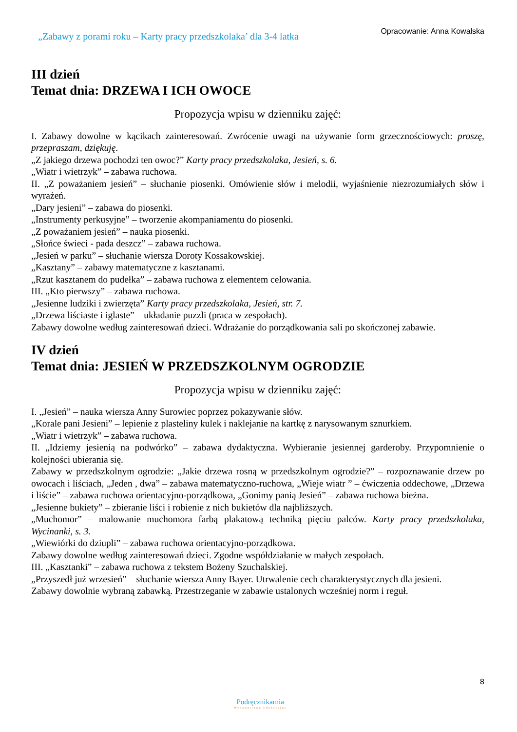„Zabawy z porami roku – Karty pracy przedszkolaka’ dla 3-4 latka
Opracowanie: Anna Kowalska
III dzień
Temat dnia: DRZEWA I ICH OWOCE
Propozycja wpisu w dzienniku zajęć:
I. Zabawy dowolne w kącikach zainteresowań. Zwrócenie uwagi na używanie form grzecznościowych: proszę, przepraszam, dziękuję.
„Z jakiego drzewa pochodzi ten owoc?” Karty pracy przedszkolaka, Jesień, s. 6.
„Wiatr i wietrzyk” – zabawa ruchowa.
II. „Z poważaniem jesień” – słuchanie piosenki. Omówienie słów i melodii, wyjaśnienie niezrozumiałych słów i wyrażeń.
„Dary jesieni” – zabawa do piosenki.
„Instrumenty perkusyjne” – tworzenie akompaniamentu do piosenki.
„Z poważaniem jesień” – nauka piosenki.
„Słońce świeci - pada deszcz” – zabawa ruchowa.
„Jesień w parku” – słuchanie wiersza Doroty Kossakowskiej.
„Kasztany” – zabawy matematyczne z kasztanami.
„Rzut kasztanem do pudełka” – zabawa ruchowa z elementem celowania.
III. „Kto pierwszy” – zabawa ruchowa.
„Jesienne ludziki i zwierzęta” Karty pracy przedszkolaka, Jesień, str. 7.
„Drzewa liściaste i iglaste” – układanie puzzli (praca w zespołach).
Zabawy dowolne według zainteresowań dzieci. Wdrażanie do porządkowania sali po skończonej zabawie.
IV dzień
Temat dnia: JESIEŃ W PRZEDSZKOLNYM OGRODZIE
Propozycja wpisu w dzienniku zajęć:
I. „Jesień” – nauka wiersza Anny Surowiec poprzez pokazywanie słów.
„Korale pani Jesieni” – lepienie z plasteliny kulek i naklejanie na kartkę z narysowanym sznurkiem.
„Wiatr i wietrzyk” – zabawa ruchowa.
II. „Idziemy jesienią na podwórko” – zabawa dydaktyczna. Wybieranie jesiennej garderoby. Przypomnienie o kolejności ubierania się.
Zabawy w przedszkolnym ogrodzie: „Jakie drzewa rosną w przedszkolnym ogrodzie?” – rozpoznawanie drzew po owocach i liściach, „Jeden , dwa” – zabawa matematyczno-ruchowa, „Wieje wiatr ” – ćwiczenia oddechowe, „Drzewa i liście” – zabawa ruchowa orientacyjno-porządkowa, „Gonimy panią Jesień” – zabawa ruchowa bieżna.
„Jesienne bukiety” – zbieranie liści i robienie z nich bukietów dla najbliższych.
„Muchomor” – malowanie muchomora farbą plakatową techniką pięciu palców. Karty pracy przedszkolaka, Wycinanki, s. 3.
„Wiewiórki do dziupli” – zabawa ruchowa orientacyjno-porządkowa.
Zabawy dowolne według zainteresowań dzieci. Zgodne współdziałanie w małych zespołach.
III. „Kasztanki” – zabawa ruchowa z tekstem Bożeny Szuchalskiej.
„Przyszedł już wrzesień” – słuchanie wiersza Anny Bayer. Utrwalenie cech charakterystycznych dla jesieni.
Zabawy dowolnie wybraną zabawką. Przestrzeganie w zabawie ustalonych wcześniej norm i reguł.
8
Podręcznikarnia
Wydawnictwo Edukacyjne